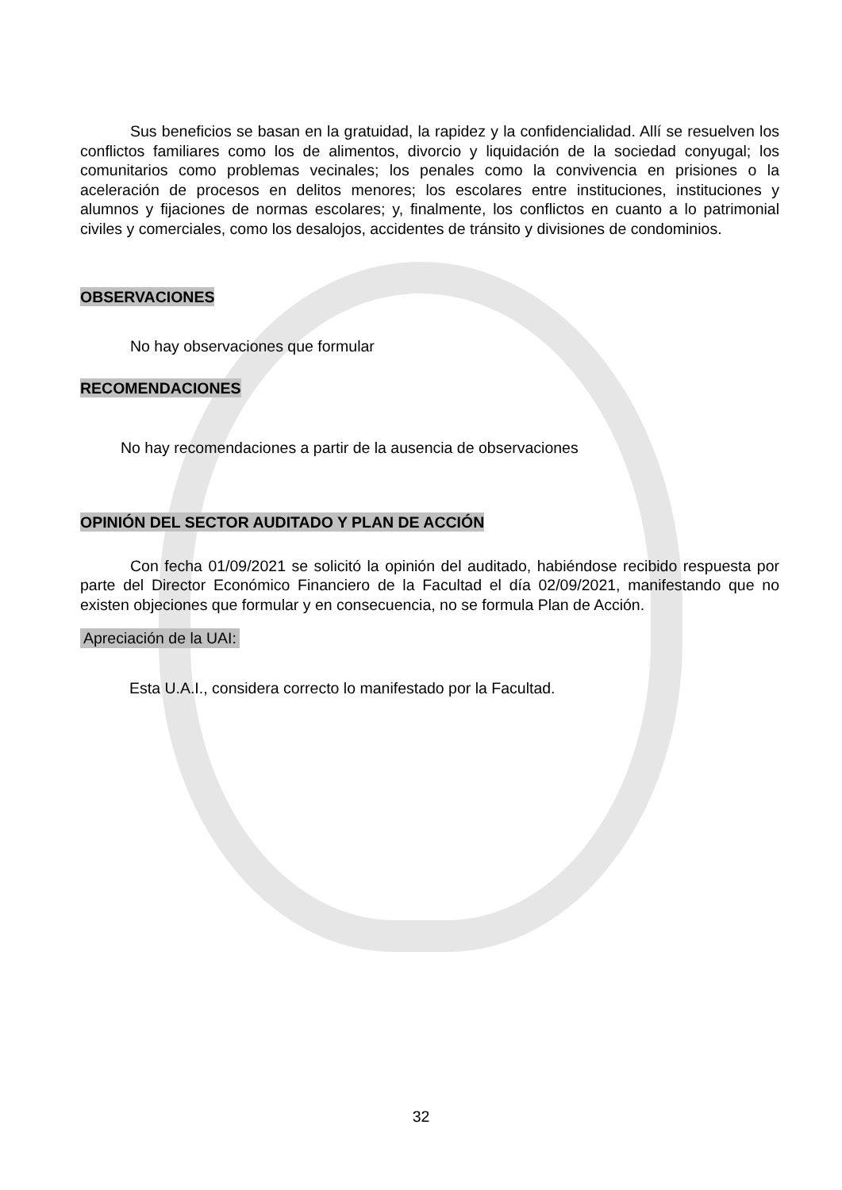Sus beneficios se basan en la gratuidad, la rapidez y la confidencialidad. Allí se resuelven los conflictos familiares como los de alimentos, divorcio y liquidación de la sociedad conyugal; los comunitarios como problemas vecinales; los penales como la convivencia en prisiones o la aceleración de procesos en delitos menores; los escolares entre instituciones, instituciones y alumnos y fijaciones de normas escolares; y, finalmente, los conflictos en cuanto a lo patrimonial civiles y comerciales, como los desalojos, accidentes de tránsito y divisiones de condominios.
OBSERVACIONES
No hay observaciones que formular
RECOMENDACIONES
No hay recomendaciones a partir de la ausencia de observaciones
OPINIÓN DEL SECTOR AUDITADO Y PLAN DE ACCIÓN
Con fecha 01/09/2021 se solicitó la opinión del auditado, habiéndose recibido respuesta por parte del Director Económico Financiero de la Facultad el día 02/09/2021, manifestando que no existen objeciones que formular y en consecuencia, no se formula Plan de Acción.
Apreciación de la UAI:
Esta U.A.I., considera correcto lo manifestado por la Facultad.
32